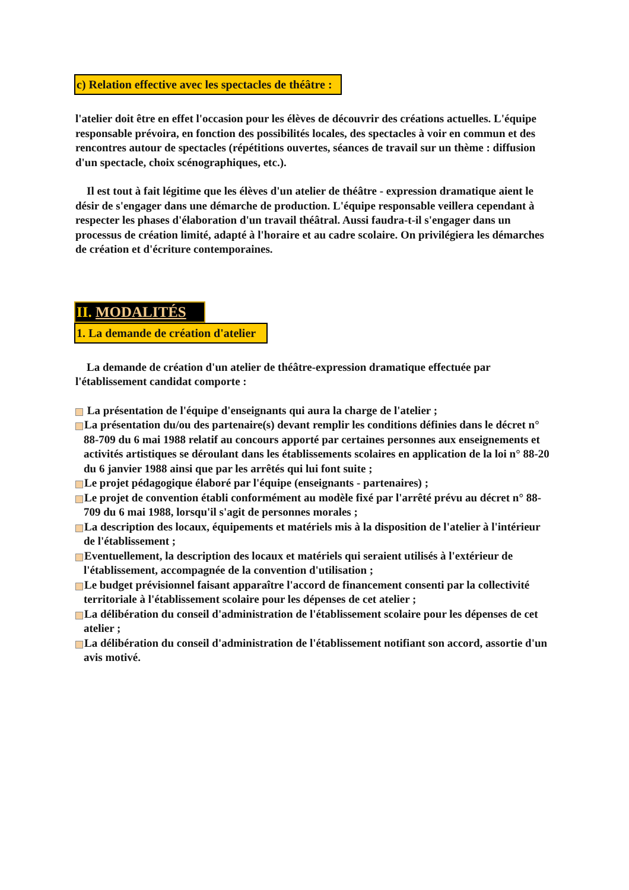c) Relation effective avec les spectacles de théâtre :
l'atelier doit être en effet l'occasion pour les élèves de découvrir des créations actuelles. L'équipe responsable prévoira, en fonction des possibilités locales, des spectacles à voir en commun et des rencontres autour de spectacles (répétitions ouvertes, séances de travail sur un thème : diffusion d'un spectacle, choix scénographiques, etc.).
Il est tout à fait légitime que les élèves d'un atelier de théâtre - expression dramatique aient le désir de s'engager dans une démarche de production. L'équipe responsable veillera cependant à respecter les phases d'élaboration d'un travail théâtral. Aussi faudra-t-il s'engager dans un processus de création limité, adapté à l'horaire et au cadre scolaire. On privilégiera les démarches de création et d'écriture contemporaines.
II. MODALITÉS
1. La demande de création d'atelier
La demande de création d'un atelier de théâtre-expression dramatique effectuée par l'établissement candidat comporte :
La présentation de l'équipe d'enseignants qui aura la charge de l'atelier ;
La présentation du/ou des partenaire(s) devant remplir les conditions définies dans le décret n° 88-709 du 6 mai 1988 relatif au concours apporté par certaines personnes aux enseignements et activités artistiques se déroulant dans les établissements scolaires en application de la loi n° 88-20 du 6 janvier 1988 ainsi que par les arrêtés qui lui font suite ;
Le projet pédagogique élaboré par l'équipe (enseignants - partenaires) ;
Le projet de convention établi conformément au modèle fixé par l'arrêté prévu au décret n° 88-709 du 6 mai 1988, lorsqu'il s'agit de personnes morales ;
La description des locaux, équipements et matériels mis à la disposition de l'atelier à l'intérieur de l'établissement ;
Eventuellement, la description des locaux et matériels qui seraient utilisés à l'extérieur de l'établissement, accompagnée de la convention d'utilisation ;
Le budget prévisionnel faisant apparaître l'accord de financement consenti par la collectivité territoriale à l'établissement scolaire pour les dépenses de cet atelier ;
La délibération du conseil d'administration de l'établissement scolaire pour les dépenses de cet atelier ;
La délibération du conseil d'administration de l'établissement notifiant son accord, assortie d'un avis motivé.